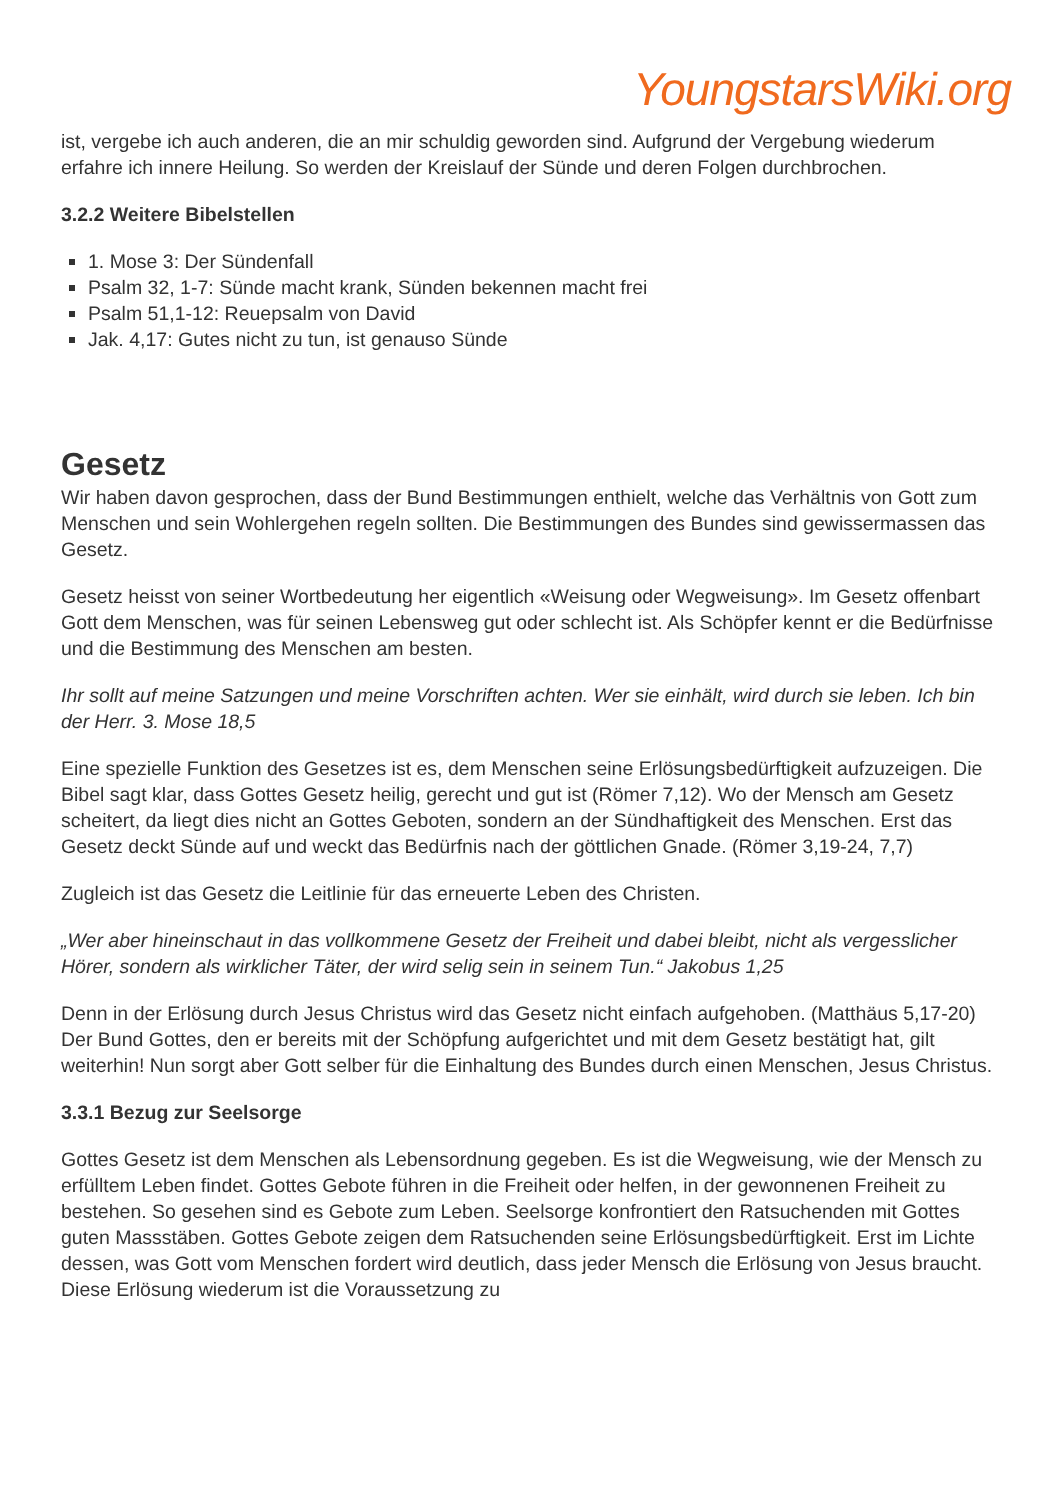YoungstarsWiki.org
ist, vergebe ich auch anderen, die an mir schuldig geworden sind. Aufgrund der Vergebung wiederum erfahre ich innere Heilung. So werden der Kreislauf der Sünde und deren Folgen durchbrochen.
3.2.2 Weitere Bibelstellen
1. Mose 3: Der Sündenfall
Psalm 32, 1-7: Sünde macht krank, Sünden bekennen macht frei
Psalm 51,1-12: Reuepsalm von David
Jak. 4,17: Gutes nicht zu tun, ist genauso Sünde
Gesetz
Wir haben davon gesprochen, dass der Bund Bestimmungen enthielt, welche das Verhältnis von Gott zum Menschen und sein Wohlergehen regeln sollten. Die Bestimmungen des Bundes sind gewissermassen das Gesetz.
Gesetz heisst von seiner Wortbedeutung her eigentlich «Weisung oder Wegweisung». Im Gesetz offenbart Gott dem Menschen, was für seinen Lebensweg gut oder schlecht ist. Als Schöpfer kennt er die Bedürfnisse und die Bestimmung des Menschen am besten.
Ihr sollt auf meine Satzungen und meine Vorschriften achten. Wer sie einhält, wird durch sie leben. Ich bin der Herr. 3. Mose 18,5
Eine spezielle Funktion des Gesetzes ist es, dem Menschen seine Erlösungsbedürftigkeit aufzuzeigen. Die Bibel sagt klar, dass Gottes Gesetz heilig, gerecht und gut ist (Römer 7,12). Wo der Mensch am Gesetz scheitert, da liegt dies nicht an Gottes Geboten, sondern an der Sündhaftigkeit des Menschen. Erst das Gesetz deckt Sünde auf und weckt das Bedürfnis nach der göttlichen Gnade. (Römer 3,19-24, 7,7)
Zugleich ist das Gesetz die Leitlinie für das erneuerte Leben des Christen.
„Wer aber hineinschaut in das vollkommene Gesetz der Freiheit und dabei bleibt, nicht als vergesslicher Hörer, sondern als wirklicher Täter, der wird selig sein in seinem Tun.“ Jakobus 1,25
Denn in der Erlösung durch Jesus Christus wird das Gesetz nicht einfach aufgehoben. (Matthäus 5,17-20) Der Bund Gottes, den er bereits mit der Schöpfung aufgerichtet und mit dem Gesetz bestätigt hat, gilt weiterhin! Nun sorgt aber Gott selber für die Einhaltung des Bundes durch einen Menschen, Jesus Christus.
3.3.1 Bezug zur Seelsorge
Gottes Gesetz ist dem Menschen als Lebensordnung gegeben. Es ist die Wegweisung, wie der Mensch zu erfülltem Leben findet. Gottes Gebote führen in die Freiheit oder helfen, in der gewonnenen Freiheit zu bestehen. So gesehen sind es Gebote zum Leben. Seelsorge konfrontiert den Ratsuchenden mit Gottes guten Massstäben. Gottes Gebote zeigen dem Ratsuchenden seine Erlösungsbedürftigkeit. Erst im Lichte dessen, was Gott vom Menschen fordert wird deutlich, dass jeder Mensch die Erlösung von Jesus braucht. Diese Erlösung wiederum ist die Voraussetzung zu